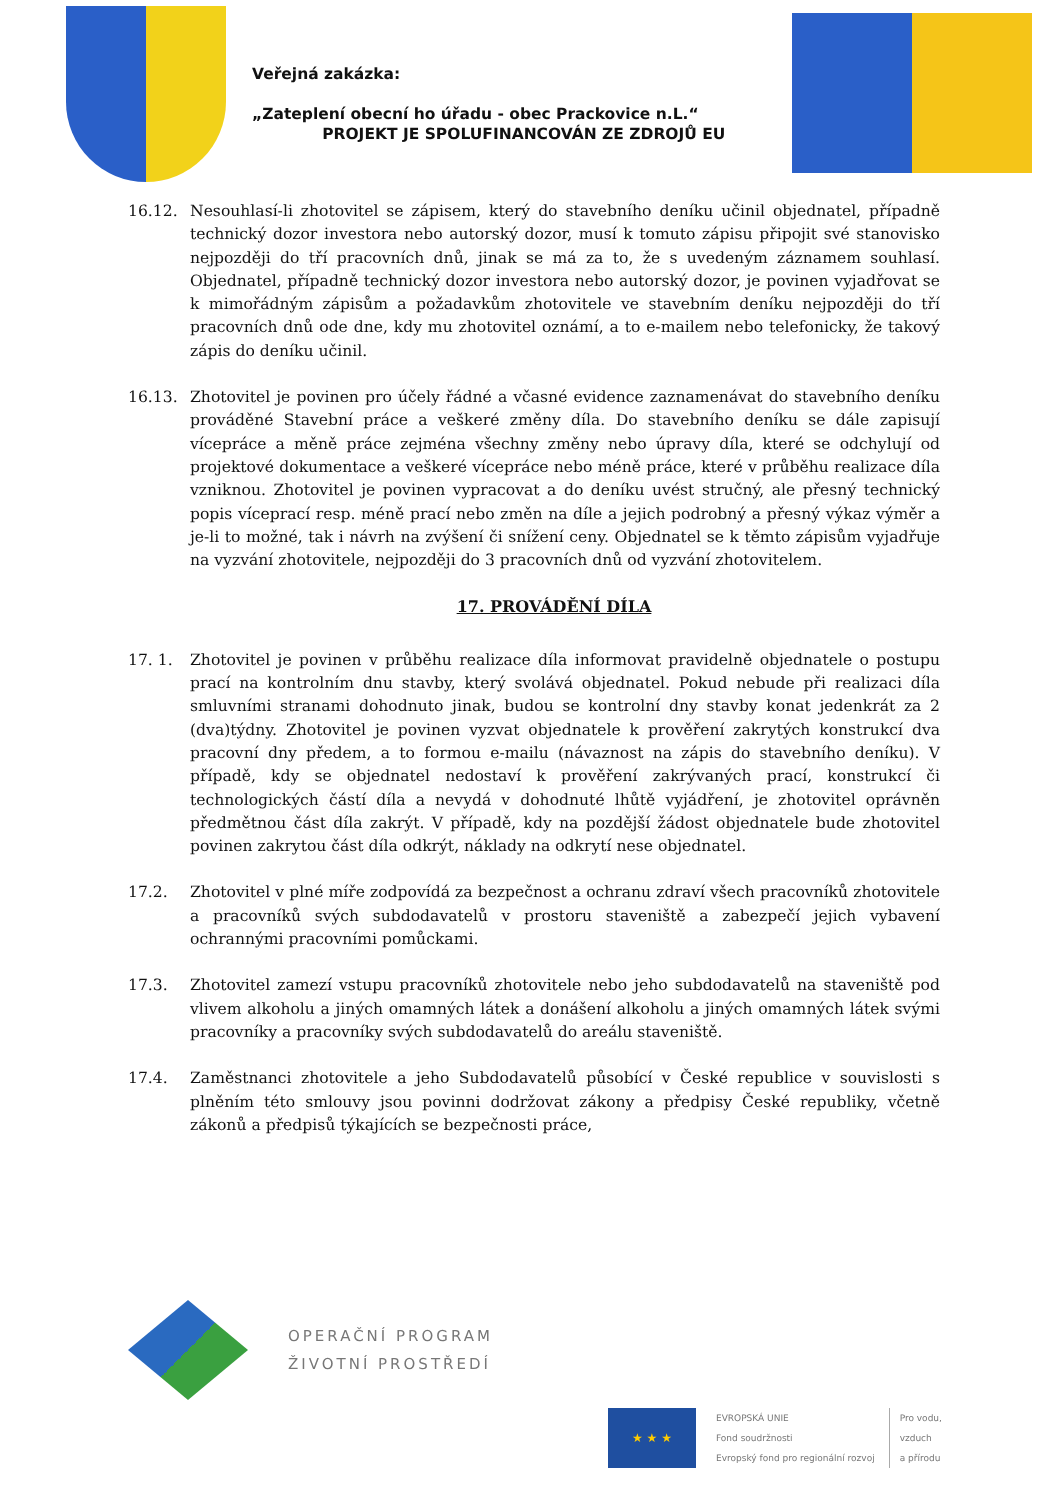Veřejná zakázka:
„Zateplení obecní ho úřadu - obec Prackovice n.L.“
PROJEKT JE SPOLUFINANCOVÁN ZE ZDROJŮ EU
16.12. Nesouhlasí-li zhotovitel se zápisem, který do stavebního deníku učinil objednatel, případně technický dozor investora nebo autorský dozor, musí k tomuto zápisu připojit své stanovisko nejpozději do tří pracovních dnů, jinak se má za to, že s uvedeným záznamem souhlasí. Objednatel, případně technický dozor investora nebo autorský dozor, je povinen vyjadřovat se k mimořádným zápisům a požadavkům zhotovitele ve stavebním deníku nejpozději do tří pracovních dnů ode dne, kdy mu zhotovitel oznámí, a to e-mailem nebo telefonicky, že takový zápis do deníku učinil.
16.13. Zhotovitel je povinen pro účely řádné a včasné evidence zaznamenávat do stavebního deníku prováděné Stavební práce a veškeré změny díla. Do stavebního deníku se dále zapisují vícepráce a měně práce zejména všechny změny nebo úpravy díla, které se odchylují od projektové dokumentace a veškeré vícepráce nebo méně práce, které v průběhu realizace díla vzniknou. Zhotovitel je povinen vypracovat a do deníku uvést stručný, ale přesný technický popis víceprací resp. méně prací nebo změn na díle a jejich podrobný a přesný výkaz výměr a je-li to možné, tak i návrh na zvýšení či snížení ceny. Objednatel se k těmto zápisům vyjadřuje na vyzvání zhotovitele, nejpozději do 3 pracovních dnů od vyzvání zhotovitelem.
17. PROVÁDĚNÍ DÍLA
17. 1. Zhotovitel je povinen v průběhu realizace díla informovat pravidelně objednatele o postupu prací na kontrolním dnu stavby, který svolává objednatel. Pokud nebude při realizaci díla smluvními stranami dohodnuto jinak, budou se kontrolní dny stavby konat jedenkrát za 2 (dva)týdny. Zhotovitel je povinen vyzvat objednatele k prověření zakrytých konstrukcí dva pracovní dny předem, a to formou e-mailu (návaznost na zápis do stavebního deníku). V případě, kdy se objednatel nedostaví k prověření zakrývaných prací, konstrukcí či technologických částí díla a nevydá v dohodnuté lhůtě vyjádření, je zhotovitel oprávněn předmětnou část díla zakrýt. V případě, kdy na pozdější žádost objednatele bude zhotovitel povinen zakrytou část díla odkrýt, náklady na odkrytí nese objednatel.
17.2. Zhotovitel v plné míře zodpovídá za bezpečnost a ochranu zdraví všech pracovníků zhotovitele a pracovníků svých subdodavatelů v prostoru staveniště a zabezpečí jejich vybavení ochrannými pracovními pomůckami.
17.3. Zhotovitel zamezí vstupu pracovníků zhotovitele nebo jeho subdodavatelů na staveniště pod vlivem alkoholu a jiných omamných látek a donášení alkoholu a jiných omamných látek svými pracovníky a pracovníky svých subdodavatelů do areálu staveniště.
17.4. Zaměstnanci zhotovitele a jeho Subdodavatelů působící v České republice v souvislosti s plněním této smlouvy jsou povinni dodržovat zákony a předpisy České republiky, včetně zákonů a předpisů týkajících se bezpečnosti práce,
OPERAČNÍ PROGRAM
ŽIVOTNÍ PROSTŘEDÍ
★ ★ ★
EVROPSKÁ UNIE
Fond soudržnosti
Evropský fond pro regionální rozvoj
Pro vodu,
vzduch
a přírodu